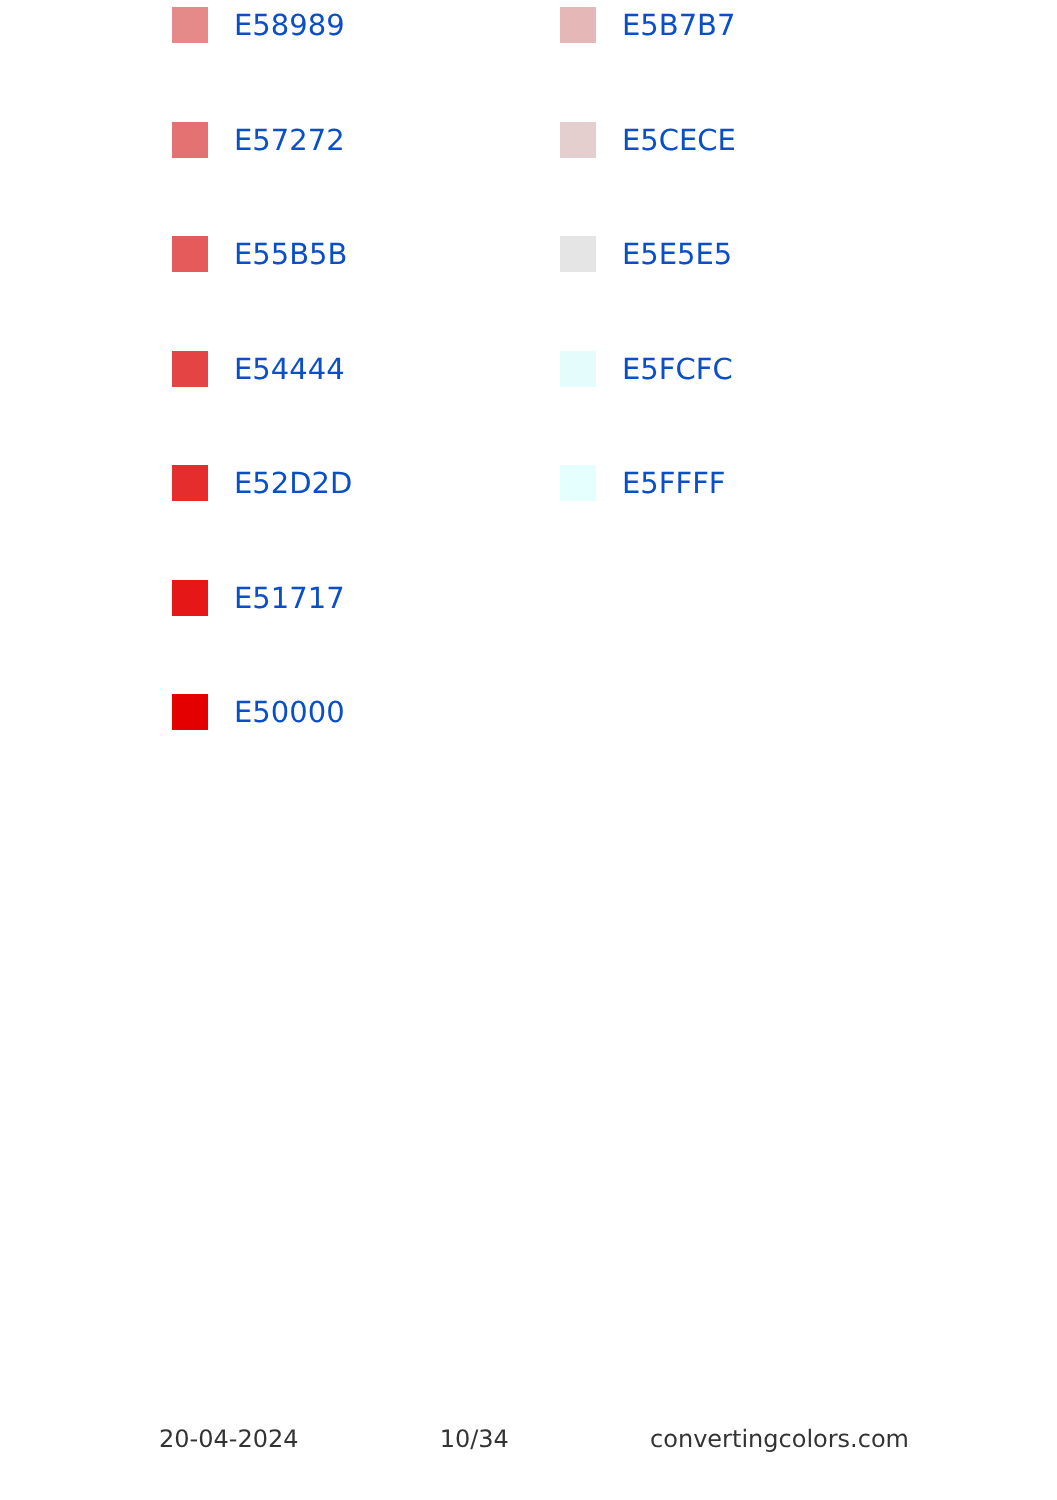E58989
E57272
E55B5B
E54444
E52D2D
E51717
E50000
E5B7B7
E5CECE
E5E5E5
E5FCFC
E5FFFF
20-04-2024 10/34 convertingcolors.com